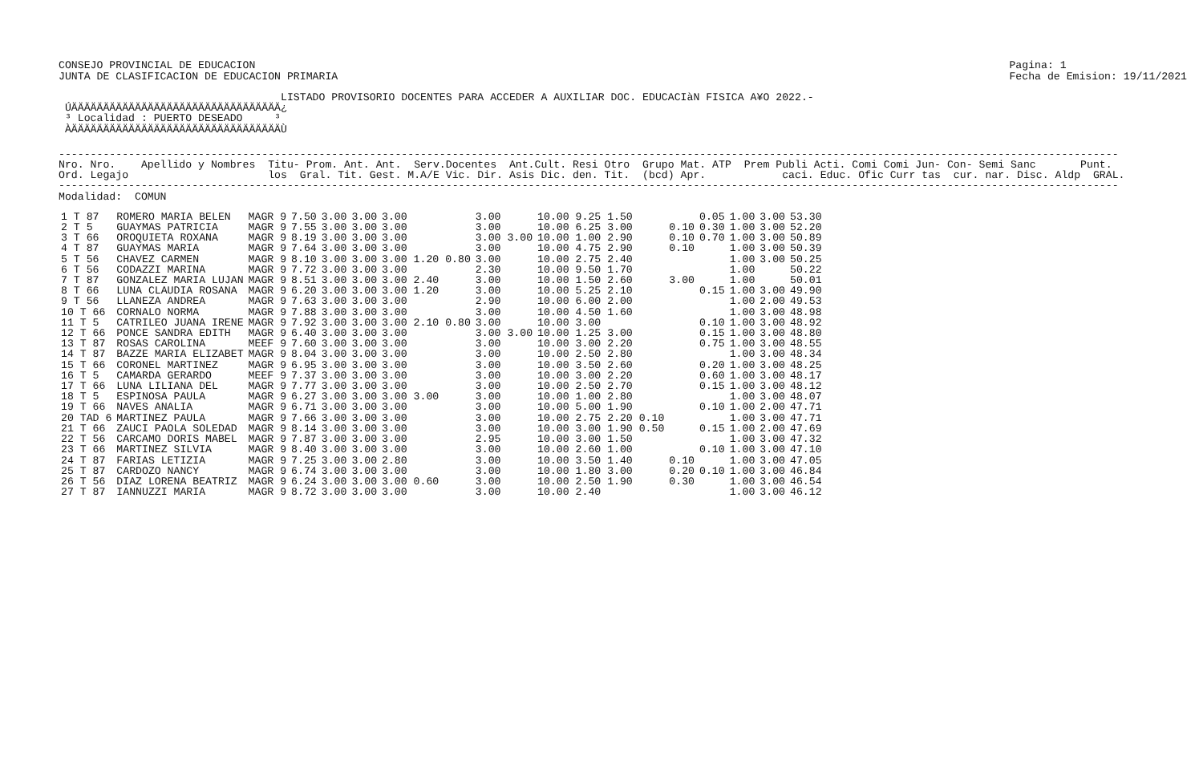CONSEJO PROVINCIAL DE EDUCACION
JUNTA DE CLASIFICACION DE EDUCACION PRIMARIA
Pagina: 1
Fecha de Emision: 19/11/2021
                                   LISTADO PROVISORIO DOCENTES PARA ACCEDER A AUXILIAR DOC. EDUCACIàN FISICA A¥O 2022.-
 ÚÄÄÄÄÄÄÄÄÄÄÄÄÄÄÄÄÄÄÄÄÄÄÄÄÄÄÄÄÄÄÄÄÄ¿
 ³ Localidad : PUERTO DESEADO     ³
 ÀÄÄÄÄÄÄÄÄÄÄÄÄÄÄÄÄÄÄÄÄÄÄÄÄÄÄÄÄÄÄÄÄÄÙ
-----------------------------------------------------------------------------------------------------------------------------------------------------------------------
Nro. Nro.    Apellido y Nombres  Titu- Prom. Ant. Ant.  Serv.Docentes  Ant.Cult. Resi Otro  Grupo Mat. ATP  Prem Publi Acti. Comi Comi Jun- Con- Semi Sanc       Punt.
Ord. Legajo                      los  Gral. Tit. Gest. M.A/E Vic. Dir. Asis Dic. den. Tit.  (bcd) Apr.            caci. Educ. Ofic Curr tas  cur. nar. Disc. Aldp  GRAL.
-----------------------------------------------------------------------------------------------------------------------------------------------------------------------
Modalidad:  COMUN
| 1 T 87 | ROMERO MARIA BELEN | MAGR 9 | 7.50 | 3.00 | 3.00 | 3.00 | 3.00 | 10.00 9.25 1.50 | | 0.05 | 1.00 | 3.00 | 53.30 |
| 2 T 5 | GUAYMAS PATRICIA | MAGR 9 | 7.55 | 3.00 | 3.00 | 3.00 | 3.00 | 10.00 6.25 3.00 | 0.10 | 0.30 | 1.00 | 3.00 | 52.20 |
| 3 T 66 | OROQUIETA ROXANA | MAGR 9 | 8.19 | 3.00 | 3.00 | 3.00 | 3.00 3.00 | 10.00 1.00 2.90 | 0.10 | 0.70 | 1.00 | 3.00 | 50.89 |
| 4 T 87 | GUAYMAS MARIA | MAGR 9 | 7.64 | 3.00 | 3.00 | 3.00 | 3.00 | 10.00 4.75 2.90 | 0.10 | | 1.00 | 3.00 | 50.39 |
| 5 T 56 | CHAVEZ CARMEN | MAGR 9 | 8.10 | 3.00 | 3.00 | 3.00 1.20 0.80 | 3.00 | 10.00 2.75 2.40 | | | 1.00 | 3.00 | 50.25 |
| 6 T 56 | CODAZZI MARINA | MAGR 9 | 7.72 | 3.00 | 3.00 | 3.00 | 2.30 | 10.00 9.50 1.70 | | | 1.00 | | 50.22 |
| 7 T 87 | GONZALEZ MARIA LUJAN | MAGR 9 | 8.51 | 3.00 | 3.00 | 3.00 2.40 | 3.00 | 10.00 1.50 2.60 | 3.00 | | 1.00 | | 50.01 |
| 8 T 66 | LUNA CLAUDIA ROSANA | MAGR 9 | 6.20 | 3.00 | 3.00 | 3.00 1.20 | 3.00 | 10.00 5.25 2.10 | | 0.15 | 1.00 | 3.00 | 49.90 |
| 9 T 56 | LLANEZA ANDREA | MAGR 9 | 7.63 | 3.00 | 3.00 | 3.00 | 2.90 | 10.00 6.00 2.00 | | | 1.00 | 2.00 | 49.53 |
| 10 T 66 | CORNALO NORMA | MAGR 9 | 7.88 | 3.00 | 3.00 | 3.00 | 3.00 | 10.00 4.50 1.60 | | | 1.00 | 3.00 | 48.98 |
| 11 T 5 | CATRILEO JUANA IRENE | MAGR 9 | 7.92 | 3.00 | 3.00 | 3.00 2.10 0.80 | 3.00 | 10.00 3.00 | | 0.10 | 1.00 | 3.00 | 48.92 |
| 12 T 66 | PONCE SANDRA EDITH | MAGR 9 | 6.40 | 3.00 | 3.00 | 3.00 | 3.00 3.00 | 10.00 1.25 3.00 | | 0.15 | 1.00 | 3.00 | 48.80 |
| 13 T 87 | ROSAS CAROLINA | MEEF 9 | 7.60 | 3.00 | 3.00 | 3.00 | 3.00 | 10.00 3.00 2.20 | | 0.75 | 1.00 | 3.00 | 48.55 |
| 14 T 87 | BAZZE MARIA ELIZABET | MAGR 9 | 8.04 | 3.00 | 3.00 | 3.00 | 3.00 | 10.00 2.50 2.80 | | | 1.00 | 3.00 | 48.34 |
| 15 T 66 | CORONEL MARTINEZ | MAGR 9 | 6.95 | 3.00 | 3.00 | 3.00 | 3.00 | 10.00 3.50 2.60 | | 0.20 | 1.00 | 3.00 | 48.25 |
| 16 T 5 | CAMARDA GERARDO | MEEF 9 | 7.37 | 3.00 | 3.00 | 3.00 | 3.00 | 10.00 3.00 2.20 | | 0.60 | 1.00 | 3.00 | 48.17 |
| 17 T 66 | LUNA LILIANA DEL | MAGR 9 | 7.77 | 3.00 | 3.00 | 3.00 | 3.00 | 10.00 2.50 2.70 | | 0.15 | 1.00 | 3.00 | 48.12 |
| 18 T 5 | ESPINOSA PAULA | MAGR 9 | 6.27 | 3.00 | 3.00 | 3.00 3.00 | 3.00 | 10.00 1.00 2.80 | | | 1.00 | 3.00 | 48.07 |
| 19 T 66 | NAVES ANALIA | MAGR 9 | 6.71 | 3.00 | 3.00 | 3.00 | 3.00 | 10.00 5.00 1.90 | | 0.10 | 1.00 | 2.00 | 47.71 |
| 20 TAD 6 | MARTINEZ PAULA | MAGR 9 | 7.66 | 3.00 | 3.00 | 3.00 | 3.00 | 10.00 2.75 2.20 0.10 | | | 1.00 | 3.00 | 47.71 |
| 21 T 66 | ZAUCI PAOLA SOLEDAD | MAGR 9 | 8.14 | 3.00 | 3.00 | 3.00 | 3.00 | 10.00 3.00 1.90 0.50 | | 0.15 | 1.00 | 2.00 | 47.69 |
| 22 T 56 | CARCAMO DORIS MABEL | MAGR 9 | 7.87 | 3.00 | 3.00 | 3.00 | 2.95 | 10.00 3.00 1.50 | | | 1.00 | 3.00 | 47.32 |
| 23 T 66 | MARTINEZ SILVIA | MAGR 9 | 8.40 | 3.00 | 3.00 | 3.00 | 3.00 | 10.00 2.60 1.00 | | 0.10 | 1.00 | 3.00 | 47.10 |
| 24 T 87 | FARIAS LETIZIA | MAGR 9 | 7.25 | 3.00 | 3.00 | 2.80 | 3.00 | 10.00 3.50 1.40 | 0.10 | | 1.00 | 3.00 | 47.05 |
| 25 T 87 | CARDOZO NANCY | MAGR 9 | 6.74 | 3.00 | 3.00 | 3.00 | 3.00 | 10.00 1.80 3.00 | 0.20 | 0.10 | 1.00 | 3.00 | 46.84 |
| 26 T 56 | DIAZ LORENA BEATRIZ | MAGR 9 | 6.24 | 3.00 | 3.00 | 3.00 0.60 | 3.00 | 10.00 2.50 1.90 | 0.30 | | 1.00 | 3.00 | 46.54 |
| 27 T 87 | IANNUZZI MARIA | MAGR 9 | 8.72 | 3.00 | 3.00 | 3.00 | 3.00 | 10.00 2.40 | | | 1.00 | 3.00 | 46.12 |